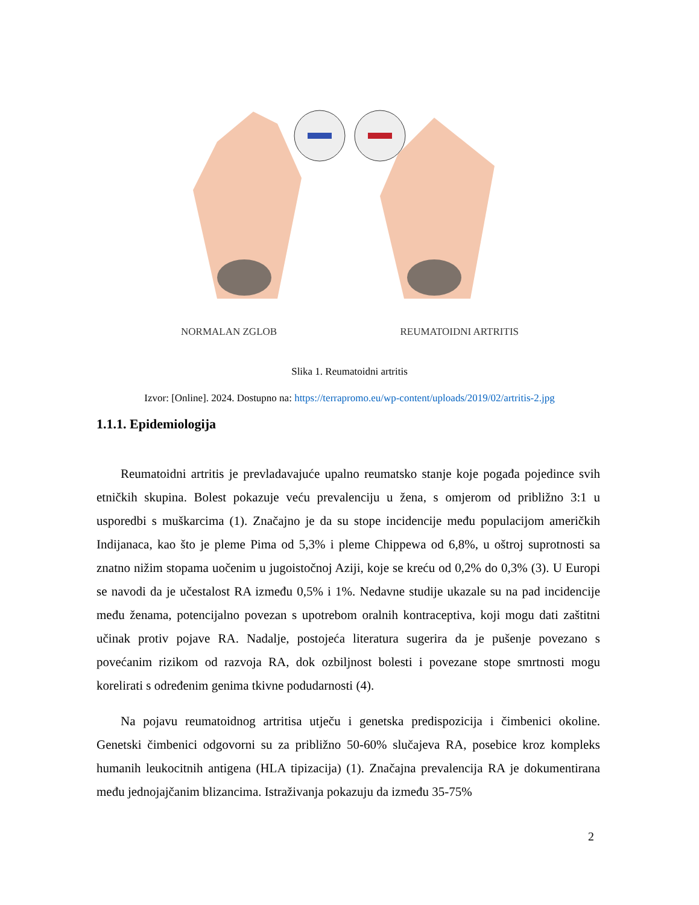NORMALAN ZGLOB REUMATOIDNI ARTRITIS
Slika 1. Reumatoidni artritis
Izvor: [Online]. 2024. Dostupno na: https://terrapromo.eu/wp-content/uploads/2019/02/artritis-2.jpg
1.1.1. Epidemiologija
Reumatoidni artritis je prevladavajuće upalno reumatsko stanje koje pogađa pojedince svih etničkih skupina. Bolest pokazuje veću prevalenciju u žena, s omjerom od približno 3:1 u usporedbi s muškarcima (1). Značajno je da su stope incidencije među populacijom američkih Indijanaca, kao što je pleme Pima od 5,3% i pleme Chippewa od 6,8%, u oštroj suprotnosti sa znatno nižim stopama uočenim u jugoistočnoj Aziji, koje se kreću od 0,2% do 0,3% (3). U Europi se navodi da je učestalost RA između 0,5% i 1%. Nedavne studije ukazale su na pad incidencije među ženama, potencijalno povezan s upotrebom oralnih kontraceptiva, koji mogu dati zaštitni učinak protiv pojave RA. Nadalje, postojeća literatura sugerira da je pušenje povezano s povećanim rizikom od razvoja RA, dok ozbiljnost bolesti i povezane stope smrtnosti mogu korelirati s određenim genima tkivne podudarnosti (4).
Na pojavu reumatoidnog artritisa utječu i genetska predispozicija i čimbenici okoline. Genetski čimbenici odgovorni su za približno 50-60% slučajeva RA, posebice kroz kompleks humanih leukocitnih antigena (HLA tipizacija) (1). Značajna prevalencija RA je dokumentirana među jednojajčanim blizancima. Istraživanja pokazuju da između 35-75%
2